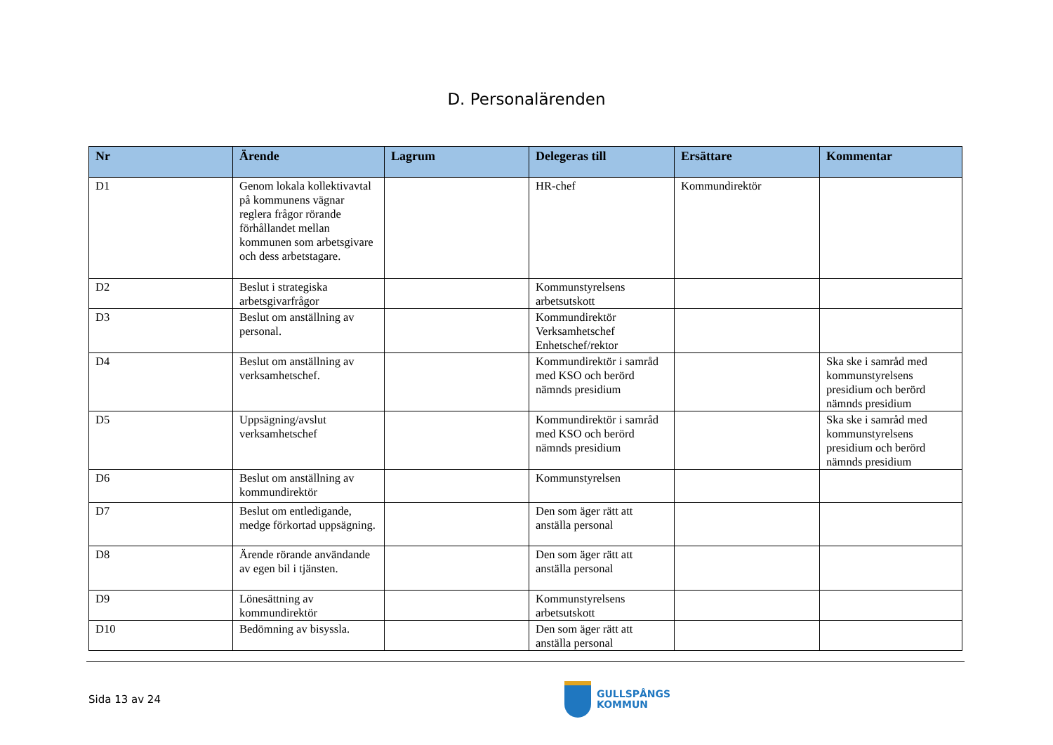D. Personalärenden
| Nr | Ärende | Lagrum | Delegeras till | Ersättare | Kommentar |
| --- | --- | --- | --- | --- | --- |
| D1 | Genom lokala kollektivavtal på kommunens vägnar reglera frågor rörande förhållandet mellan kommunen som arbetsgivare och dess arbetstagare. | | HR-chef | Kommundirektör | |
| D2 | Beslut i strategiska arbetsgivarfrågor | | Kommunstyrelsens arbetsutskott | | |
| D3 | Beslut om anställning av personal. | | Kommundirektör Verksamhetschef Enhetschef/rektor | | |
| D4 | Beslut om anställning av verksamhetschef. | | Kommundirektör i samråd med KSO och berörd nämnds presidium | | Ska ske i samråd med kommunstyrelsens presidium och berörd nämnds presidium |
| D5 | Uppsägning/avslut verksamhetschef | | Kommundirektör i samråd med KSO och berörd nämnds presidium | | Ska ske i samråd med kommunstyrelsens presidium och berörd nämnds presidium |
| D6 | Beslut om anställning av kommundirektör | | Kommunstyrelsen | | |
| D7 | Beslut om entledigande, medge förkortad uppsägning. | | Den som äger rätt att anställa personal | | |
| D8 | Ärende rörande användande av egen bil i tjänsten. | | Den som äger rätt att anställa personal | | |
| D9 | Lönesättning av kommundirektör | | Kommunstyrelsens arbetsutskott | | |
| D10 | Bedömning av bisyssla. | | Den som äger rätt att anställa personal | | |
Sida 13 av 24
GULLSPÅNGS
KOMMUN